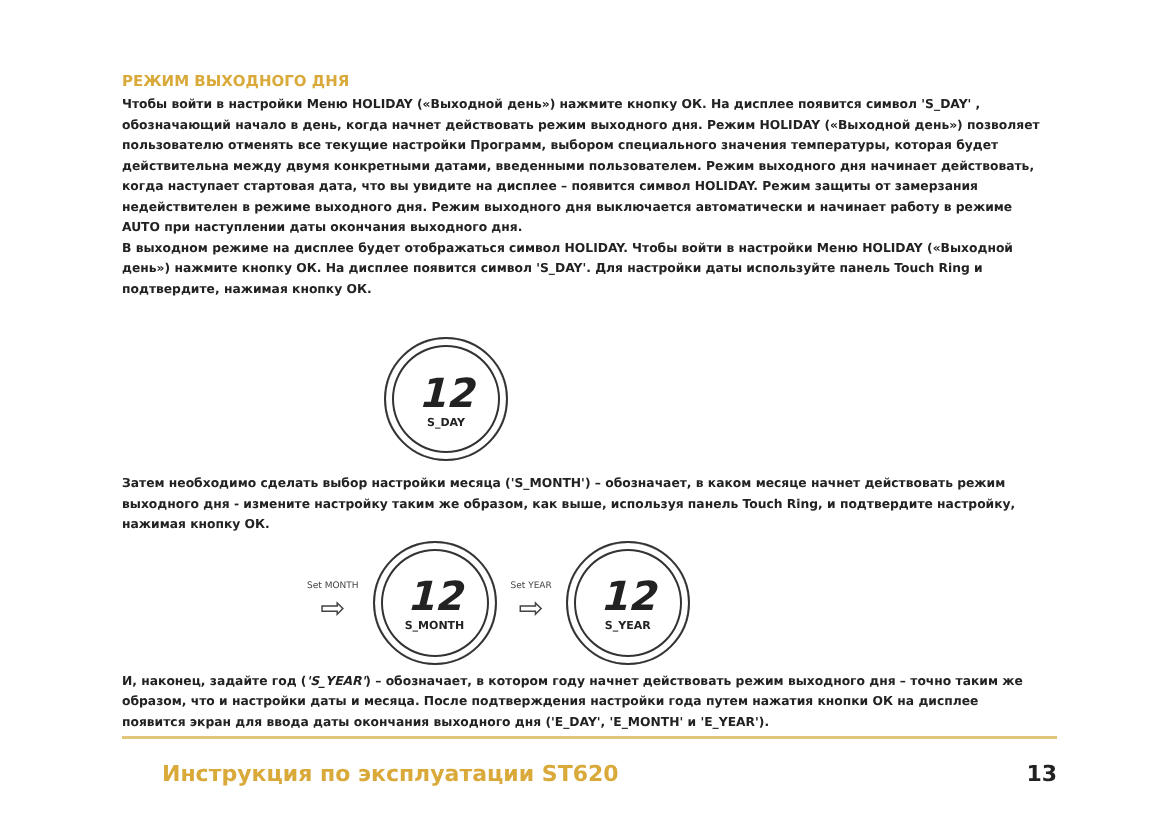РЕЖИМ ВЫХОДНОГО ДНЯ
Чтобы войти в настройки Меню HOLIDAY («Выходной день») нажмите кнопку ОК. На дисплее появится символ 'S_DAY' , обозначающий начало в день, когда начнет действовать режим выходного дня. Режим HOLIDAY («Выходной день») позволяет пользователю отменять все текущие настройки Программ, выбором специального значения температуры, которая будет действительна между двумя конкретными датами, введенными пользователем. Режим выходного дня начинает действовать, когда наступает стартовая дата, что вы увидите на дисплее – появится символ HOLIDAY. Режим защиты от замерзания недействителен в режиме выходного дня. Режим выходного дня выключается автоматически и начинает работу в режиме AUTO при наступлении даты окончания выходного дня.
В выходном режиме на дисплее будет отображаться символ HOLIDAY. Чтобы войти в настройки Меню HOLIDAY («Выходной день») нажмите кнопку ОК. На дисплее появится символ 'S_DAY'. Для настройки даты используйте панель Touch Ring и подтвердите, нажимая кнопку ОК.
12
S_DAY
Затем необходимо сделать выбор настройки месяца ('S_MONTH') – обозначает, в каком месяце начнет действовать режим выходного дня - измените настройку таким же образом, как выше, используя панель Touch Ring, и подтвердите настройку, нажимая кнопку ОК.
Set MONTH
⇨
12
S_MONTH
Set YEAR
⇨
12
S_YEAR
И, наконец, задайте год ('S_YEAR') – обозначает, в котором году начнет действовать режим выходного дня – точно таким же образом, что и настройки даты и месяца. После подтверждения настройки года путем нажатия кнопки ОК на дисплее появится экран для ввода даты окончания выходного дня ('E_DAY', 'E_MONTH' и 'E_YEAR').
Инструкция по эксплуатации ST620 13